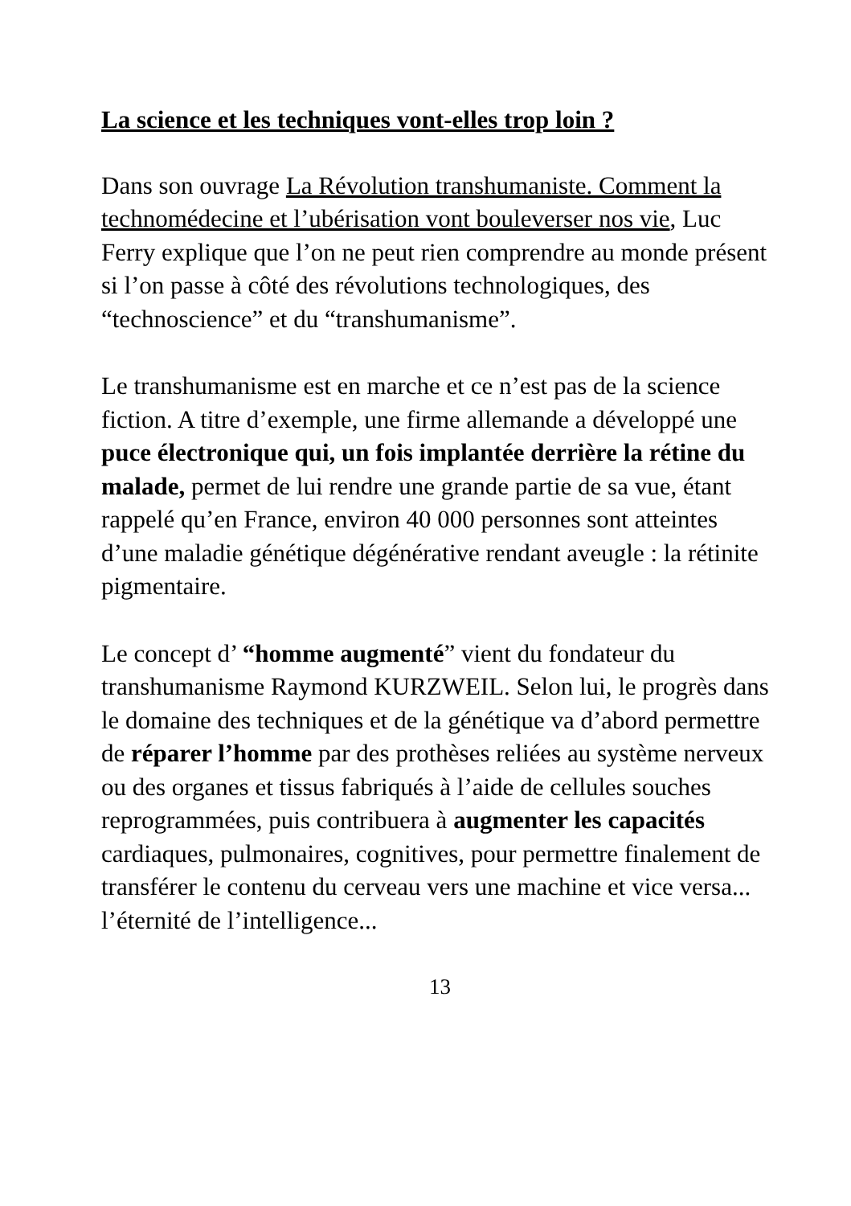La science et les techniques vont-elles trop loin ?
Dans son ouvrage La Révolution transhumaniste. Comment la technomédecine et l’ubérisation vont bouleverser nos vie, Luc Ferry explique que l’on ne peut rien comprendre au monde présent si l’on passe à côté des révolutions technologiques, des “technoscience” et du “transhumanisme”.
Le transhumanisme est en marche et ce n’est pas de la science fiction. A titre d’exemple, une firme allemande a développé une puce électronique qui, un fois implantée derrière la rétine du malade, permet de lui rendre une grande partie de sa vue, étant rappelé qu’en France, environ 40 000 personnes sont atteintes d’une maladie génétique dégénérative rendant aveugle : la rétinite pigmentaire.
Le concept d’ “homme augmenté” vient du fondateur du transhumanisme Raymond KURZWEIL. Selon lui, le progrès dans le domaine des techniques et de la génétique va d’abord permettre de réparer l’homme par des prothèses reliées au système nerveux ou des organes et tissus fabriqués à l’aide de cellules souches reprogrammées, puis contribuera à augmenter les capacités cardiaques, pulmonaires, cognitives, pour permettre finalement de transférer le contenu du cerveau vers une machine et vice versa... l’éternité de l’intelligence...
13